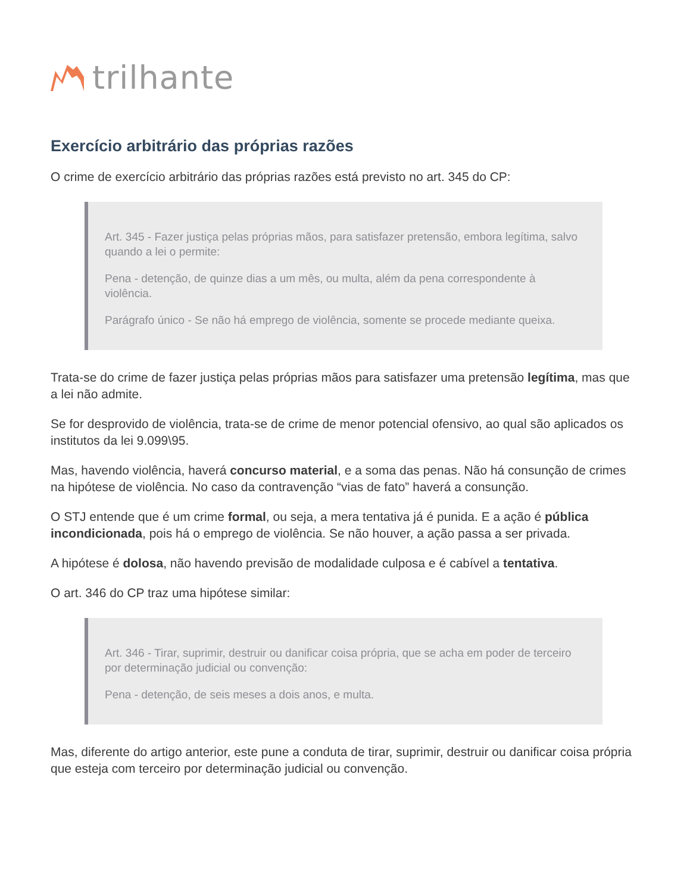trilhante
Exercício arbitrário das próprias razões
O crime de exercício arbitrário das próprias razões está previsto no art. 345 do CP:
Art. 345 - Fazer justiça pelas próprias mãos, para satisfazer pretensão, embora legítima, salvo quando a lei o permite:
Pena - detenção, de quinze dias a um mês, ou multa, além da pena correspondente à violência.
Parágrafo único - Se não há emprego de violência, somente se procede mediante queixa.
Trata-se do crime de fazer justiça pelas próprias mãos para satisfazer uma pretensão legítima, mas que a lei não admite.
Se for desprovido de violência, trata-se de crime de menor potencial ofensivo, ao qual são aplicados os institutos da lei 9.099\95.
Mas, havendo violência, haverá concurso material, e a soma das penas. Não há consunção de crimes na hipótese de violência. No caso da contravenção “vias de fato” haverá a consunção.
O STJ entende que é um crime formal, ou seja, a mera tentativa já é punida. E a ação é pública incondicionada, pois há o emprego de violência. Se não houver, a ação passa a ser privada.
A hipótese é dolosa, não havendo previsão de modalidade culposa e é cabível a tentativa.
O art. 346 do CP traz uma hipótese similar:
Art. 346 - Tirar, suprimir, destruir ou danificar coisa própria, que se acha em poder de terceiro por determinação judicial ou convenção:
Pena - detenção, de seis meses a dois anos, e multa.
Mas, diferente do artigo anterior, este pune a conduta de tirar, suprimir, destruir ou danificar coisa própria que esteja com terceiro por determinação judicial ou convenção.